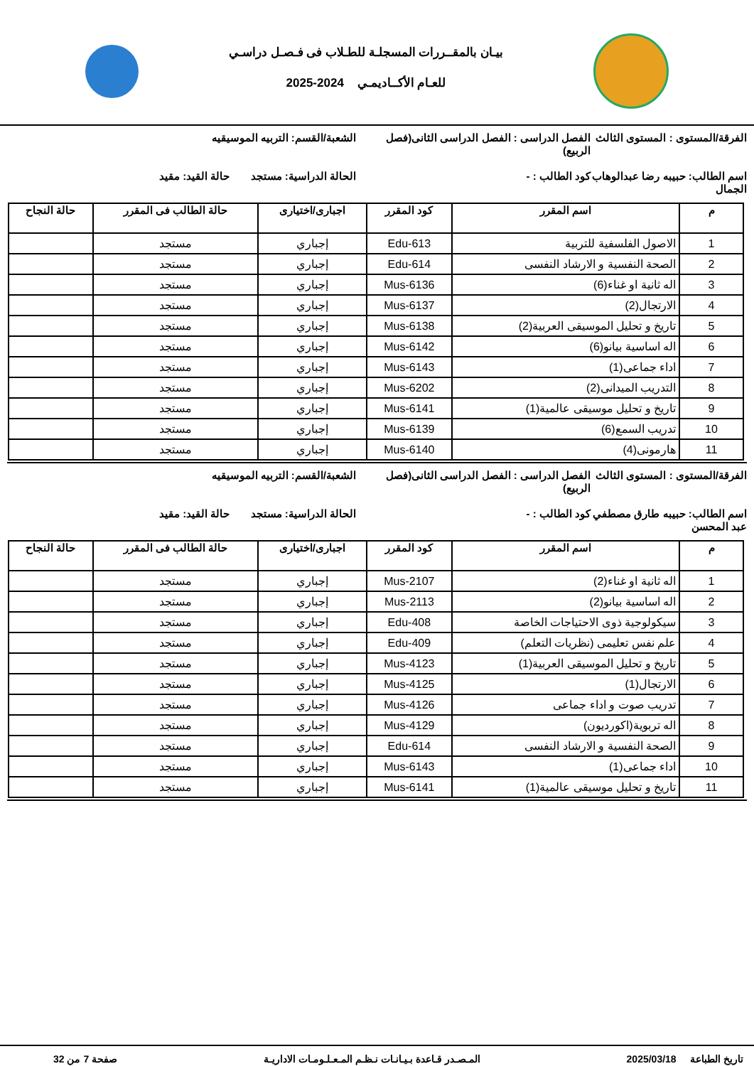بيـان بالمقــررات المسجلـة للطـلاب فى فـصـل دراسـي
للعـام الأكــاديمـي 2024-2025
الفرقة/المستوى : المستوى الثالث
الفصل الدراسى : الفصل الدراسى الثانى(فصل الربيع)
الشعبة/القسم: التربيه الموسيقيه
اسم الطالب: حبيبه رضا عبدالوهاب الجمال
كود الطالب : -
الحالة الدراسية: مستجد حالة القيد: مقيد
| م | اسم المقرر | كود المقرر | اجبارى/اختيارى | حالة الطالب فى المقرر | حالة النجاح |
| --- | --- | --- | --- | --- | --- |
| 1 | الاصول الفلسفية للتربية | Edu-613 | إجباري | مستجد | |
| 2 | الصحة النفسية و الارشاد النفسى | Edu-614 | إجباري | مستجد | |
| 3 | اله ثانية او غناء(6) | Mus-6136 | إجباري | مستجد | |
| 4 | الارتجال(2) | Mus-6137 | إجباري | مستجد | |
| 5 | تاريخ و تحليل الموسيقى العربية(2) | Mus-6138 | إجباري | مستجد | |
| 6 | اله اساسية بيانو(6) | Mus-6142 | إجباري | مستجد | |
| 7 | اداء جماعى(1) | Mus-6143 | إجباري | مستجد | |
| 8 | التدريب الميدانى(2) | Mus-6202 | إجباري | مستجد | |
| 9 | تاريخ و تحليل موسيقى عالمية(1) | Mus-6141 | إجباري | مستجد | |
| 10 | تدريب السمع(6) | Mus-6139 | إجباري | مستجد | |
| 11 | هارمونى(4) | Mus-6140 | إجباري | مستجد | |
الفرقة/المستوى : المستوى الثالث
الفصل الدراسى : الفصل الدراسى الثانى(فصل الربيع)
الشعبة/القسم: التربيه الموسيقيه
اسم الطالب: حبيبه طارق مصطفي عبد المحسن
كود الطالب : -
الحالة الدراسية: مستجد حالة القيد: مقيد
| م | اسم المقرر | كود المقرر | اجبارى/اختيارى | حالة الطالب فى المقرر | حالة النجاح |
| --- | --- | --- | --- | --- | --- |
| 1 | اله ثانية او غناء(2) | Mus-2107 | إجباري | مستجد | |
| 2 | اله اساسية بيانو(2) | Mus-2113 | إجباري | مستجد | |
| 3 | سيكولوجية ذوى الاحتياجات الخاصة | Edu-408 | إجباري | مستجد | |
| 4 | علم نفس تعليمى (نظريات التعلم) | Edu-409 | إجباري | مستجد | |
| 5 | تاريخ و تحليل الموسيقى العربية(1) | Mus-4123 | إجباري | مستجد | |
| 6 | الارتجال(1) | Mus-4125 | إجباري | مستجد | |
| 7 | تدريب صوت و اداء جماعى | Mus-4126 | إجباري | مستجد | |
| 8 | اله تربوية(اكورديون) | Mus-4129 | إجباري | مستجد | |
| 9 | الصحة النفسية و الارشاد النفسى | Edu-614 | إجباري | مستجد | |
| 10 | اداء جماعى(1) | Mus-6143 | إجباري | مستجد | |
| 11 | تاريخ و تحليل موسيقى عالمية(1) | Mus-6141 | إجباري | مستجد | |
تاريخ الطباعة 2025/03/18 المـصـدر قـاعدة بـيـانـات نـظـم المـعـلـومـات الاداريـة صفحة 7 من 32